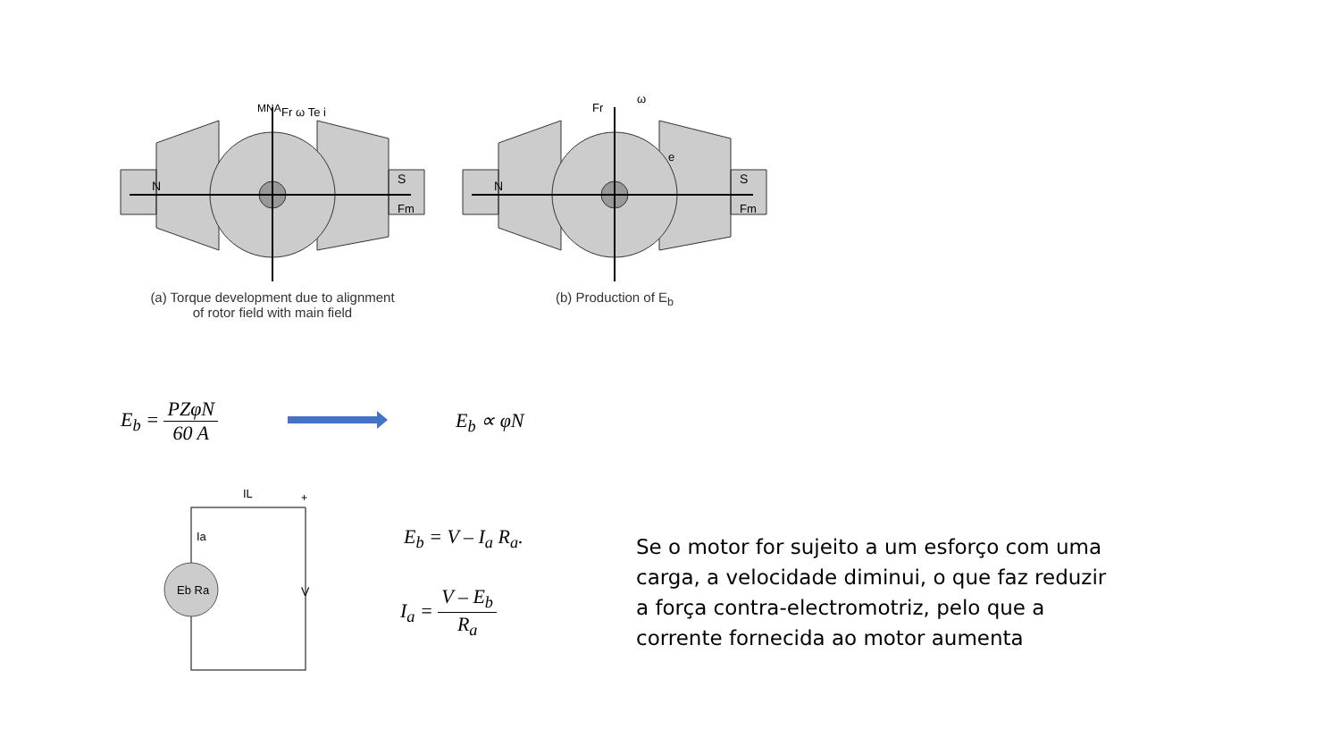N
S
MNA
Fr ω Te i
Fm
(a) Torque development due to alignment
of rotor field with main field
N
S
Fr
ω
e
Fm
(b) Production of E<sub>b</sub>
E<sub>b</sub> = PZφN 60 A E<sub>b</sub> ∝ φN
IL
Ia
Eb Ra
V
+
E<sub>b</sub> = V – I<sub>a</sub> R<sub>a</sub>.
I<sub>a</sub> = V – E<sub>b</sub> R<sub>a</sub>
Se o motor for sujeito a um esforço com uma carga, a velocidade diminui, o que faz reduzir a força contra-electromotriz, pelo que a corrente fornecida ao motor aumenta